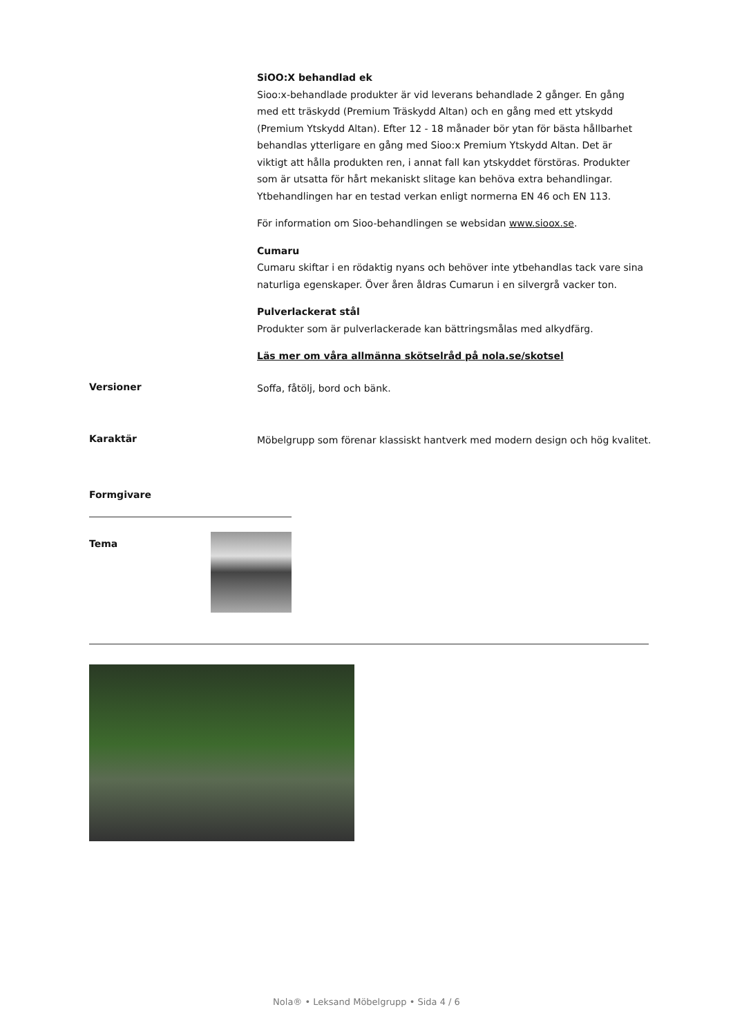SiOO:X behandlad ek
Sioo:x-behandlade produkter är vid leverans behandlade 2 gånger. En gång med ett träskydd (Premium Träskydd Altan) och en gång med ett ytskydd (Premium Ytskydd Altan). Efter 12 - 18 månader bör ytan för bästa hållbarhet behandlas ytterligare en gång med Sioo:x Premium Ytskydd Altan. Det är viktigt att hålla produkten ren, i annat fall kan ytskyddet förstöras. Produkter som är utsatta för hårt mekaniskt slitage kan behöva extra behandlingar. Ytbehandlingen har en testad verkan enligt normerna EN 46 och EN 113.
För information om Sioo-behandlingen se websidan www.sioox.se.
Cumaru
Cumaru skiftar i en rödaktig nyans och behöver inte ytbehandlas tack vare sina naturliga egenskaper. Över åren åldras Cumarun i en silvergrå vacker ton.
Pulverlackerat stål
Produkter som är pulverlackerade kan bättringsmålas med alkydfärg.
Läs mer om våra allmänna skötselråd på nola.se/skotsel
Versioner Soffa, fåtölj, bord och bänk.
Karaktär
Möbelgrupp som förenar klassiskt hantverk med modern design och hög kvalitet.
Formgivare
Tema
Nola® • Leksand Möbelgrupp • Sida 4 / 6